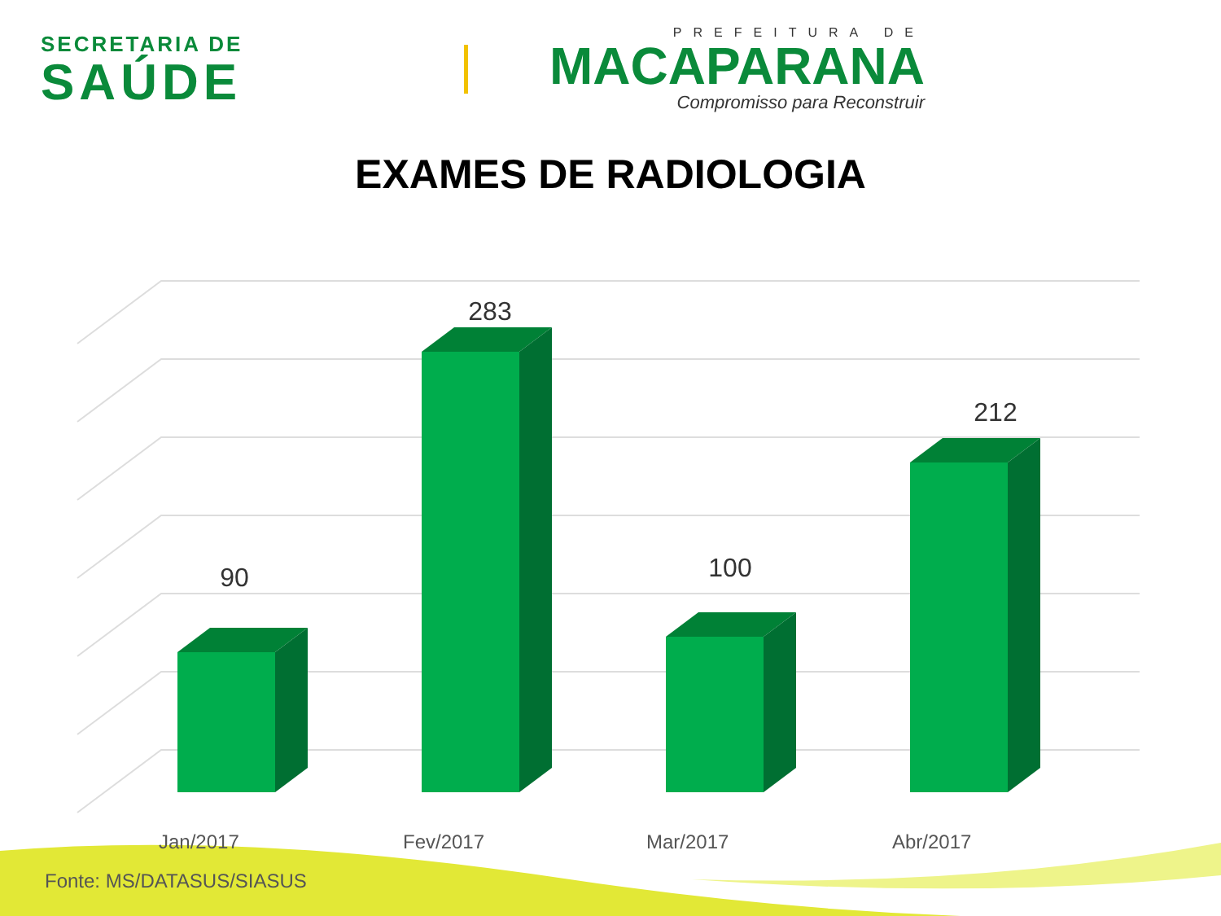SECRETARIA DE
SAÚDE
PREFEITURA DE
MACAPARANA
Compromisso para Reconstruir
EXAMES DE RADIOLOGIA
90
283
100
212
Jan/2017 Fev/2017 Mar/2017 Abr/2017
Fonte: MS/DATASUS/SIASUS